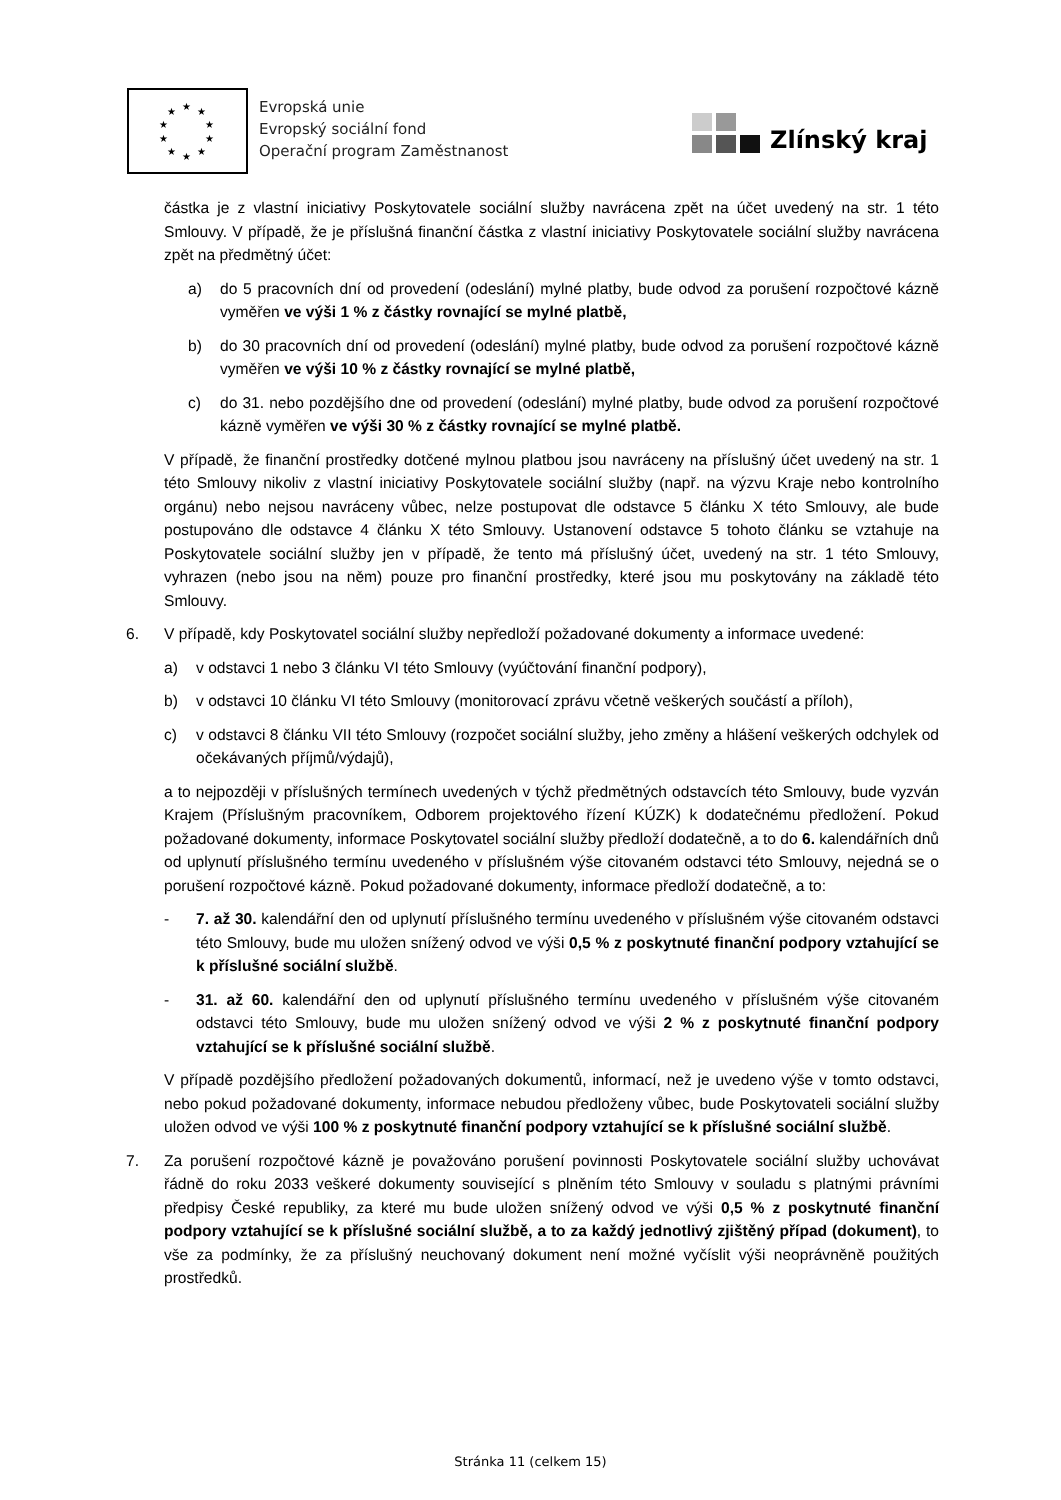★
★
★
★
★
★
★
★
★
★
Evropská unie
Evropský sociální fond
Operační program Zaměstnanost
Zlínský kraj
částka je z vlastní iniciativy Poskytovatele sociální služby navrácena zpět na účet uvedený na str. 1 této Smlouvy. V případě, že je příslušná finanční částka z vlastní iniciativy Poskytovatele sociální služby navrácena zpět na předmětný účet:
a) do 5 pracovních dní od provedení (odeslání) mylné platby, bude odvod za porušení rozpočtové kázně vyměřen ve výši 1 % z částky rovnající se mylné platbě,
b) do 30 pracovních dní od provedení (odeslání) mylné platby, bude odvod za porušení rozpočtové kázně vyměřen ve výši 10 % z částky rovnající se mylné platbě,
c) do 31. nebo pozdějšího dne od provedení (odeslání) mylné platby, bude odvod za porušení rozpočtové kázně vyměřen ve výši 30 % z částky rovnající se mylné platbě.
V případě, že finanční prostředky dotčené mylnou platbou jsou navráceny na příslušný účet uvedený na str. 1 této Smlouvy nikoliv z vlastní iniciativy Poskytovatele sociální služby (např. na výzvu Kraje nebo kontrolního orgánu) nebo nejsou navráceny vůbec, nelze postupovat dle odstavce 5 článku X této Smlouvy, ale bude postupováno dle odstavce 4 článku X této Smlouvy. Ustanovení odstavce 5 tohoto článku se vztahuje na Poskytovatele sociální služby jen v případě, že tento má příslušný účet, uvedený na str. 1 této Smlouvy, vyhrazen (nebo jsou na něm) pouze pro finanční prostředky, které jsou mu poskytovány na základě této Smlouvy.
6. V případě, kdy Poskytovatel sociální služby nepředloží požadované dokumenty a informace uvedené:
a) v odstavci 1 nebo 3 článku VI této Smlouvy (vyúčtování finanční podpory),
b) v odstavci 10 článku VI této Smlouvy (monitorovací zprávu včetně veškerých součástí a příloh),
c) v odstavci 8 článku VII této Smlouvy (rozpočet sociální služby, jeho změny a hlášení veškerých odchylek od očekávaných příjmů/výdajů),
a to nejpozději v příslušných termínech uvedených v týchž předmětných odstavcích této Smlouvy, bude vyzván Krajem (Příslušným pracovníkem, Odborem projektového řízení KÚZK) k dodatečnému předložení. Pokud požadované dokumenty, informace Poskytovatel sociální služby předloží dodatečně, a to do 6. kalendářních dnů od uplynutí příslušného termínu uvedeného v příslušném výše citovaném odstavci této Smlouvy, nejedná se o porušení rozpočtové kázně. Pokud požadované dokumenty, informace předloží dodatečně, a to:
- 7. až 30. kalendářní den od uplynutí příslušného termínu uvedeného v příslušném výše citovaném odstavci této Smlouvy, bude mu uložen snížený odvod ve výši 0,5 % z poskytnuté finanční podpory vztahující se k příslušné sociální službě.
- 31. až 60. kalendářní den od uplynutí příslušného termínu uvedeného v příslušném výše citovaném odstavci této Smlouvy, bude mu uložen snížený odvod ve výši 2 % z poskytnuté finanční podpory vztahující se k příslušné sociální službě.
V případě pozdějšího předložení požadovaných dokumentů, informací, než je uvedeno výše v tomto odstavci, nebo pokud požadované dokumenty, informace nebudou předloženy vůbec, bude Poskytovateli sociální služby uložen odvod ve výši 100 % z poskytnuté finanční podpory vztahující se k příslušné sociální službě.
7. Za porušení rozpočtové kázně je považováno porušení povinnosti Poskytovatele sociální služby uchovávat řádně do roku 2033 veškeré dokumenty související s plněním této Smlouvy v souladu s platnými právními předpisy České republiky, za které mu bude uložen snížený odvod ve výši 0,5 % z poskytnuté finanční podpory vztahující se k příslušné sociální službě, a to za každý jednotlivý zjištěný případ (dokument), to vše za podmínky, že za příslušný neuchovaný dokument není možné vyčíslit výši neoprávněně použitých prostředků.
Stránka 11 (celkem 15)